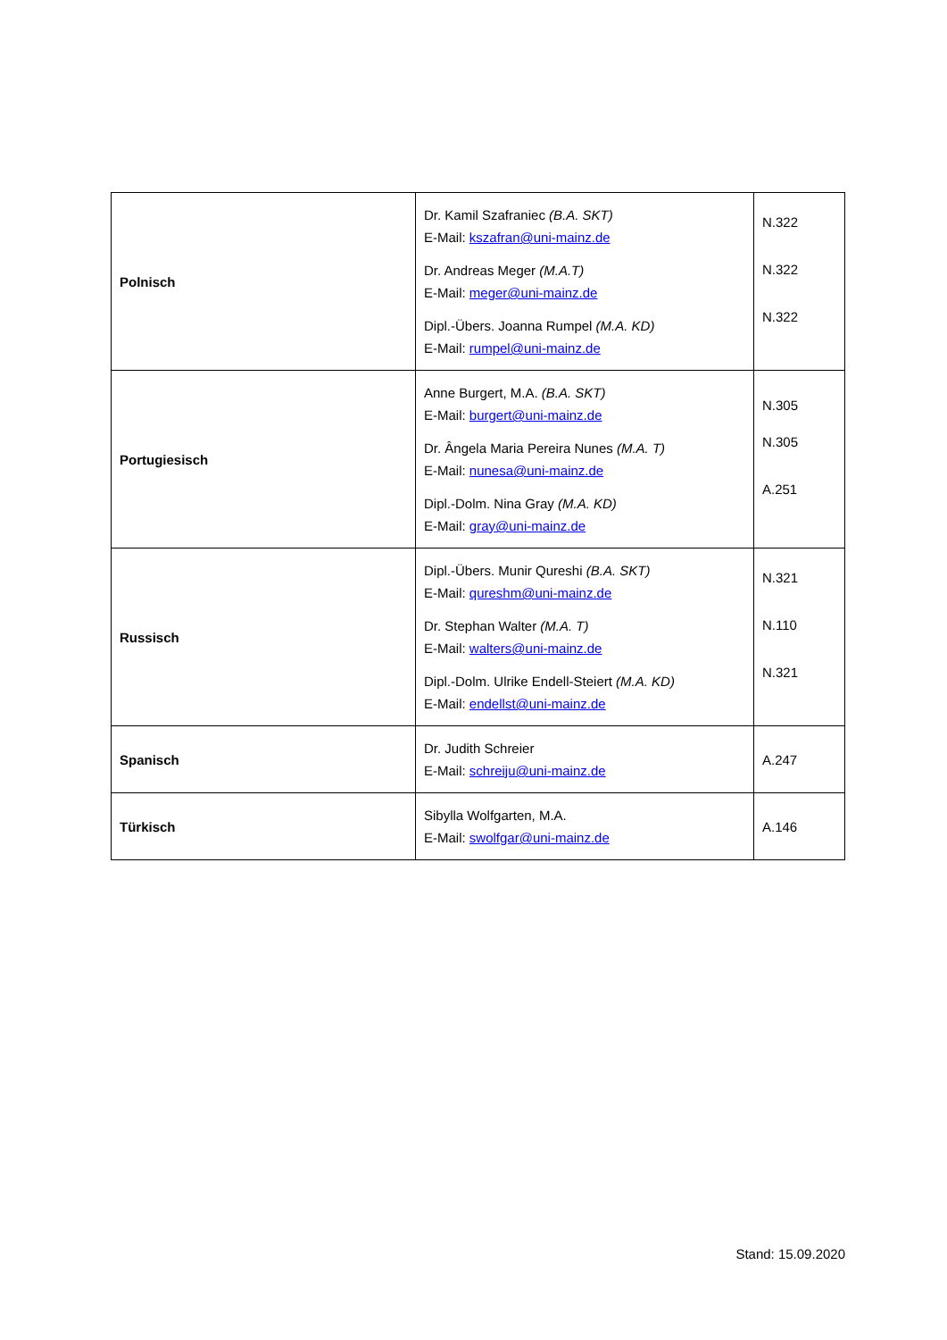| Polnisch | Dr. Kamil Szafraniec (B.A. SKT) E-Mail: kszafran@uni-mainz.de Dr. Andreas Meger (M.A.T) E-Mail: meger@uni-mainz.de Dipl.-Übers. Joanna Rumpel (M.A. KD) E-Mail: rumpel@uni-mainz.de | N.322 N.322 N.322 |
| Portugiesisch | Anne Burgert, M.A. (B.A. SKT) E-Mail: burgert@uni-mainz.de Dr. Ângela Maria Pereira Nunes (M.A. T) E-Mail: nunesa@uni-mainz.de Dipl.-Dolm. Nina Gray (M.A. KD) E-Mail: gray@uni-mainz.de | N.305 N.305 A.251 |
| Russisch | Dipl.-Übers. Munir Qureshi (B.A. SKT) E-Mail: qureshm@uni-mainz.de Dr. Stephan Walter (M.A. T) E-Mail: walters@uni-mainz.de Dipl.-Dolm. Ulrike Endell-Steiert (M.A. KD) E-Mail: endellst@uni-mainz.de | N.321 N.110 N.321 |
| Spanisch | Dr. Judith Schreier E-Mail: schreiju@uni-mainz.de | A.247 |
| Türkisch | Sibylla Wolfgarten, M.A. E-Mail: swolfgar@uni-mainz.de | A.146 |
Stand: 15.09.2020